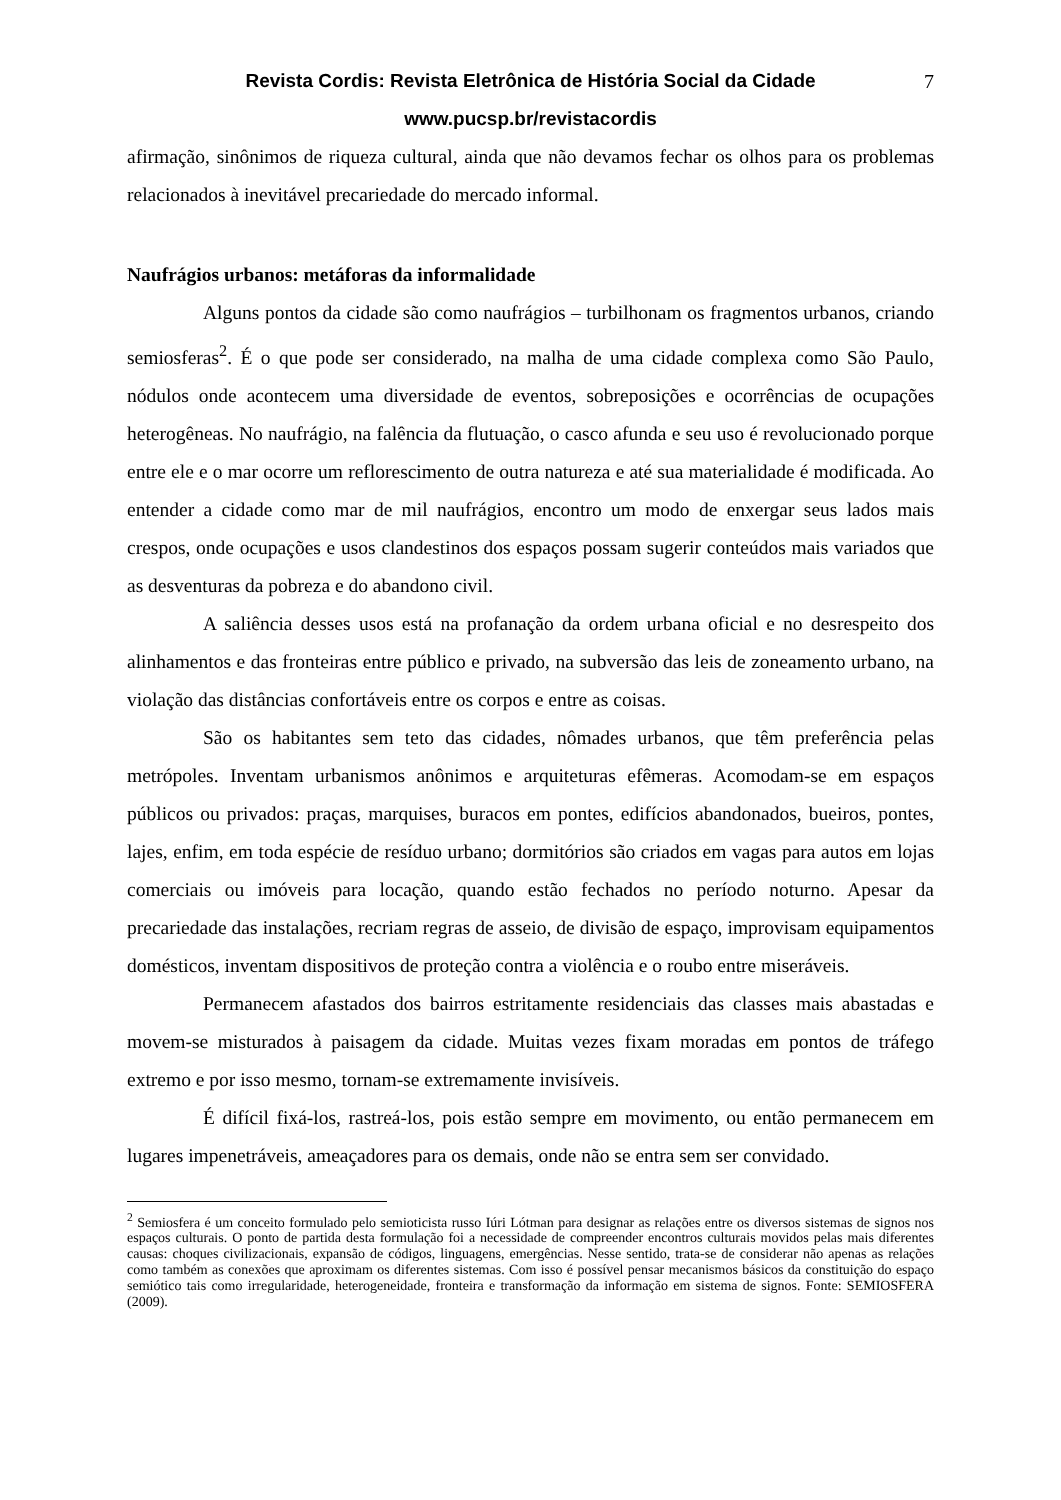Revista Cordis: Revista Eletrônica de História Social da Cidade 7
www.pucsp.br/revistacordis
afirmação, sinônimos de riqueza cultural, ainda que não devamos fechar os olhos para os problemas relacionados à inevitável precariedade do mercado informal.
Naufrágios urbanos: metáforas da informalidade
Alguns pontos da cidade são como naufrágios – turbilhonam os fragmentos urbanos, criando semiosferas<sup>2</sup>. É o que pode ser considerado, na malha de uma cidade complexa como São Paulo, nódulos onde acontecem uma diversidade de eventos, sobreposições e ocorrências de ocupações heterogêneas. No naufrágio, na falência da flutuação, o casco afunda e seu uso é revolucionado porque entre ele e o mar ocorre um reflorescimento de outra natureza e até sua materialidade é modificada. Ao entender a cidade como mar de mil naufrágios, encontro um modo de enxergar seus lados mais crespos, onde ocupações e usos clandestinos dos espaços possam sugerir conteúdos mais variados que as desventuras da pobreza e do abandono civil.
A saliência desses usos está na profanação da ordem urbana oficial e no desrespeito dos alinhamentos e das fronteiras entre público e privado, na subversão das leis de zoneamento urbano, na violação das distâncias confortáveis entre os corpos e entre as coisas.
São os habitantes sem teto das cidades, nômades urbanos, que têm preferência pelas metrópoles. Inventam urbanismos anônimos e arquiteturas efêmeras. Acomodam-se em espaços públicos ou privados: praças, marquises, buracos em pontes, edifícios abandonados, bueiros, pontes, lajes, enfim, em toda espécie de resíduo urbano; dormitórios são criados em vagas para autos em lojas comerciais ou imóveis para locação, quando estão fechados no período noturno. Apesar da precariedade das instalações, recriam regras de asseio, de divisão de espaço, improvisam equipamentos domésticos, inventam dispositivos de proteção contra a violência e o roubo entre miseráveis.
Permanecem afastados dos bairros estritamente residenciais das classes mais abastadas e movem-se misturados à paisagem da cidade. Muitas vezes fixam moradas em pontos de tráfego extremo e por isso mesmo, tornam-se extremamente invisíveis.
É difícil fixá-los, rastreá-los, pois estão sempre em movimento, ou então permanecem em lugares impenetráveis, ameaçadores para os demais, onde não se entra sem ser convidado.
<sup>2</sup> Semiosfera é um conceito formulado pelo semioticista russo Iúri Lótman para designar as relações entre os diversos sistemas de signos nos espaços culturais. O ponto de partida desta formulação foi a necessidade de compreender encontros culturais movidos pelas mais diferentes causas: choques civilizacionais, expansão de códigos, linguagens, emergências. Nesse sentido, trata-se de considerar não apenas as relações como também as conexões que aproximam os diferentes sistemas. Com isso é possível pensar mecanismos básicos da constituição do espaço semiótico tais como irregularidade, heterogeneidade, fronteira e transformação da informação em sistema de signos. Fonte: SEMIOSFERA (2009).